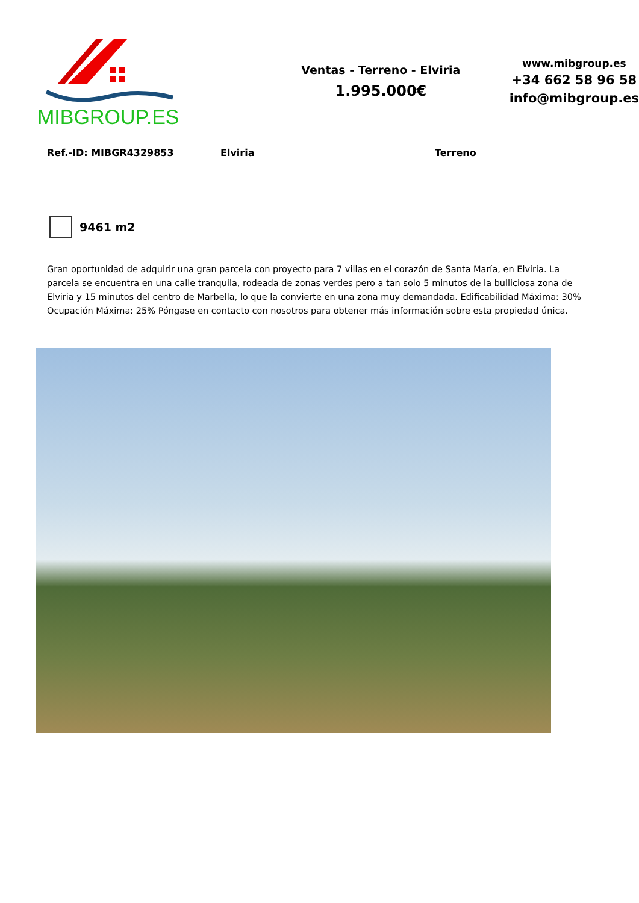MIBGROUP.ES
Ventas - Terreno - Elviria
1.995.000€
www.mibgroup.es
+34 662 58 96 58
info@mibgroup.es
Ref.-ID: MIBGR4329853 Elviria Terreno
9461 m2
Gran oportunidad de adquirir una gran parcela con proyecto para 7 villas en el corazón de Santa María, en Elviria. La parcela se encuentra en una calle tranquila, rodeada de zonas verdes pero a tan solo 5 minutos de la bulliciosa zona de Elviria y 15 minutos del centro de Marbella, lo que la convierte en una zona muy demandada. Edificabilidad Máxima: 30% Ocupación Máxima: 25% Póngase en contacto con nosotros para obtener más información sobre esta propiedad única.